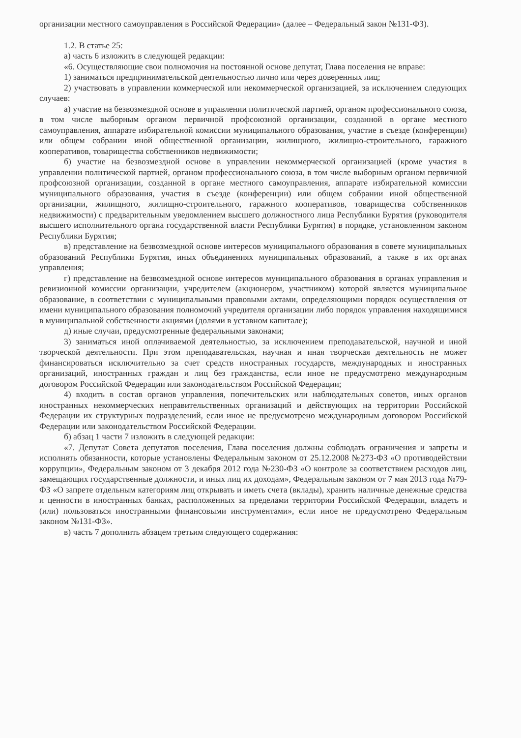организации местного самоуправления в Российской Федерации» (далее – Федеральный закон №131-ФЗ).
1.2. В статье 25:
а) часть 6 изложить в следующей редакции:
«6. Осуществляющие свои полномочия на постоянной основе депутат, Глава поселения не вправе:
1) заниматься предпринимательской деятельностью лично или через доверенных лиц;
2) участвовать в управлении коммерческой или некоммерческой организацией, за исключением следующих случаев:
а) участие на безвозмездной основе в управлении политической партией, органом профессионального союза, в том числе выборным органом первичной профсоюзной организации, созданной в органе местного самоуправления, аппарате избирательной комиссии муниципального образования, участие в съезде (конференции) или общем собрании иной общественной организации, жилищного, жилищно-строительного, гаражного кооперативов, товарищества собственников недвижимости;
б) участие на безвозмездной основе в управлении некоммерческой организацией (кроме участия в управлении политической партией, органом профессионального союза, в том числе выборным органом первичной профсоюзной организации, созданной в органе местного самоуправления, аппарате избирательной комиссии муниципального образования, участия в съезде (конференции) или общем собрании иной общественной организации, жилищного, жилищно-строительного, гаражного кооперативов, товарищества собственников недвижимости) с предварительным уведомлением высшего должностного лица Республики Бурятия (руководителя высшего исполнительного органа государственной власти Республики Бурятия) в порядке, установленном законом Республики Бурятия;
в) представление на безвозмездной основе интересов муниципального образования в совете муниципальных образований Республики Бурятия, иных объединениях муниципальных образований, а также в их органах управления;
г) представление на безвозмездной основе интересов муниципального образования в органах управления и ревизионной комиссии организации, учредителем (акционером, участником) которой является муниципальное образование, в соответствии с муниципальными правовыми актами, определяющими порядок осуществления от имени муниципального образования полномочий учредителя организации либо порядок управления находящимися в муниципальной собственности акциями (долями в уставном капитале);
д) иные случаи, предусмотренные федеральными законами;
3) заниматься иной оплачиваемой деятельностью, за исключением преподавательской, научной и иной творческой деятельности. При этом преподавательская, научная и иная творческая деятельность не может финансироваться исключительно за счет средств иностранных государств, международных и иностранных организаций, иностранных граждан и лиц без гражданства, если иное не предусмотрено международным договором Российской Федерации или законодательством Российской Федерации;
4) входить в состав органов управления, попечительских или наблюдательных советов, иных органов иностранных некоммерческих неправительственных организаций и действующих на территории Российской Федерации их структурных подразделений, если иное не предусмотрено международным договором Российской Федерации или законодательством Российской Федерации.
б) абзац 1 части 7 изложить в следующей редакции:
«7. Депутат Совета депутатов поселения, Глава поселения должны соблюдать ограничения и запреты и исполнять обязанности, которые установлены Федеральным законом от 25.12.2008 №273-ФЗ «О противодействии коррупции», Федеральным законом от 3 декабря 2012 года №230-ФЗ «О контроле за соответствием расходов лиц, замещающих государственные должности, и иных лиц их доходам», Федеральным законом от 7 мая 2013 года №79-ФЗ «О запрете отдельным категориям лиц открывать и иметь счета (вклады), хранить наличные денежные средства и ценности в иностранных банках, расположенных за пределами территории Российской Федерации, владеть и (или) пользоваться иностранными финансовыми инструментами», если иное не предусмотрено Федеральным законом №131-ФЗ».
в) часть 7 дополнить абзацем третьим следующего содержания: